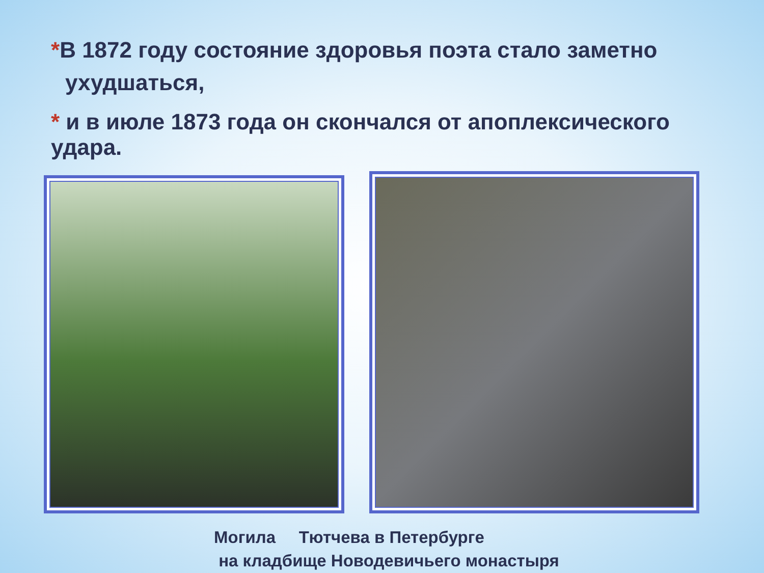*В 1872 году состояние здоровья поэта стало заметно ухудшаться,
* и в июле 1873 года он скончался от апоплексического удара.
Могила Тютчева в Петербурге
на кладбище Новодевичьего монастыря